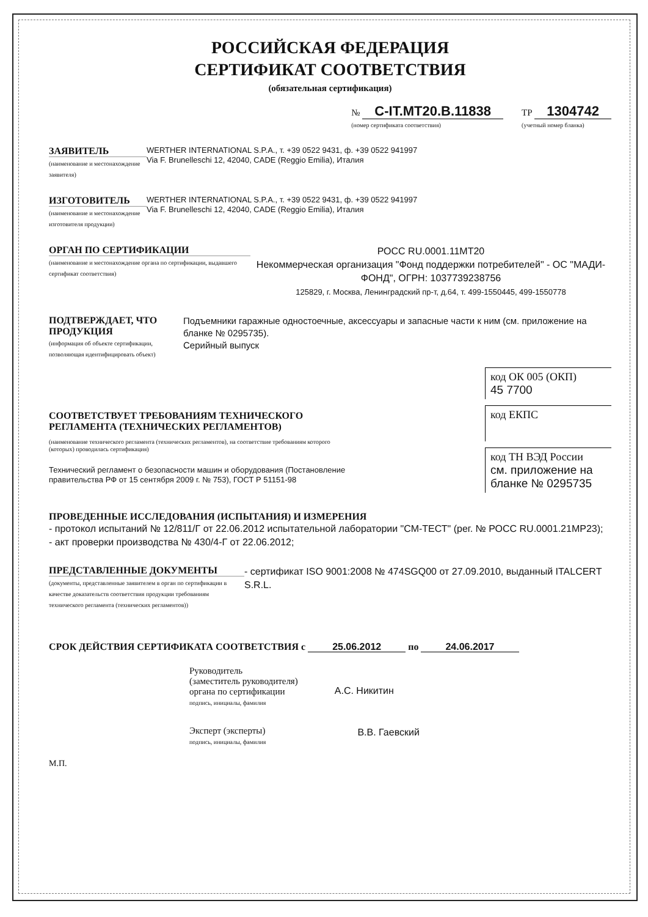РОССИЙСКАЯ ФЕДЕРАЦИЯ
СЕРТИФИКАТ СООТВЕТСТВИЯ
(обязательная сертификация)
№ C-IT.MT20.B.11838
(номер сертификата соответствия) ТР 1304742
(учетный номер бланка)
ЗАЯВИТЕЛЬ
(наименование и местонахождение заявителя)
WERTHER INTERNATIONAL S.P.A., т. +39 0522 9431, ф. +39 0522 941997
Via F. Brunelleschi 12, 42040, CADE (Reggio Emilia), Италия
ИЗГОТОВИТЕЛЬ
(наименование и местонахождение изготовителя продукции)
WERTHER INTERNATIONAL S.P.A., т. +39 0522 9431, ф. +39 0522 941997
Via F. Brunelleschi 12, 42040, CADE (Reggio Emilia), Италия
ОРГАН ПО СЕРТИФИКАЦИИ
(наименование и местонахождение органа по сертификации, выдавшего сертификат соответствия)
РОСС RU.0001.11МТ20
Некоммерческая организация "Фонд поддержки потребителей" - ОС "МАДИ-ФОНД", ОГРН: 1037739238756
125829, г. Москва, Ленинградский пр-т, д.64, т. 499-1550445, 499-1550778
ПОДТВЕРЖДАЕТ, ЧТО ПРОДУКЦИЯ
(информация об объекте сертификации, позволяющая идентифицировать объект)
Подъемники гаражные одностоечные, аксессуары и запасные части к ним (см. приложение на бланке № 0295735).
Серийный выпуск
СООТВЕТСТВУЕТ ТРЕБОВАНИЯМ ТЕХНИЧЕСКОГО РЕГЛАМЕНТА (ТЕХНИЧЕСКИХ РЕГЛАМЕНТОВ)
(наименование технического регламента (технических регламентов), на соответствие требованиям которого (которых) проводилась сертификация)
Технический регламент о безопасности машин и оборудования (Постановление правительства РФ от 15 сентября 2009 г. № 753), ГОСТ Р 51151-98
код ОК 005 (ОКП)
45 7700
код ЕКПС
код ТН ВЭД России
см. приложение на бланке № 0295735
ПРОВЕДЕННЫЕ ИССЛЕДОВАНИЯ (ИСПЫТАНИЯ) И ИЗМЕРЕНИЯ
- протокол испытаний № 12/811/Г от 22.06.2012 испытательной лаборатории "СМ-ТЕСТ" (рег. № РОСС RU.0001.21МР23);
- акт проверки производства № 430/4-Г от 22.06.2012;
ПРЕДСТАВЛЕННЫЕ ДОКУМЕНТЫ
(документы, представленные заявителем в орган по сертификации в качестве доказательств соответствия продукции требованиям технического регламента (технических регламентов))
- сертификат ISO 9001:2008 № 474SGQ00 от 27.09.2010, выданный ITALCERT S.R.L.
СРОК ДЕЙСТВИЯ СЕРТИФИКАТА СООТВЕТСТВИЯ с 25.06.2012 по 24.06.2017
Руководитель
(заместитель руководителя)
органа по сертификации
подпись, инициалы, фамилия
А.С. Никитин
Эксперт (эксперты)
подпись, инициалы, фамилия
В.В. Гаевский
М.П.